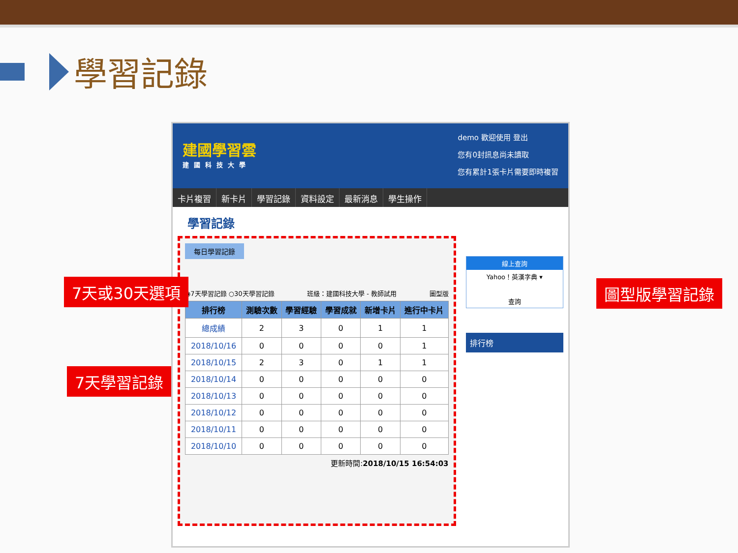學習記錄
建國學習雲
建國科技大學
demo 歡迎使用 登出
您有0封訊息尚未讀取
您有累計1張卡片需要即時複習
卡片複習 新卡片 學習記錄 資料設定 最新消息 學生操作
學習記錄
每日學習記錄
◉7天學習記錄 ○30天學習記錄 班級：建國科技大學 - 教師試用 圖型版
| 排行榜 | 測驗次數 | 學習經驗 | 學習成就 | 新增卡片 | 進行中卡片 |
| --- | --- | --- | --- | --- | --- |
| 總成績 | 2 | 3 | 0 | 1 | 1 |
| 2018/10/16 | 0 | 0 | 0 | 0 | 1 |
| 2018/10/15 | 2 | 3 | 0 | 1 | 1 |
| 2018/10/14 | 0 | 0 | 0 | 0 | 0 |
| 2018/10/13 | 0 | 0 | 0 | 0 | 0 |
| 2018/10/12 | 0 | 0 | 0 | 0 | 0 |
| 2018/10/11 | 0 | 0 | 0 | 0 | 0 |
| 2018/10/10 | 0 | 0 | 0 | 0 | 0 |
更新時間:2018/10/15 16:54:03
線上查詢
Yahoo！英漢字典 ▾
查詢
排行榜
7天或30天選項
7天學習記錄
圖型版學習記錄